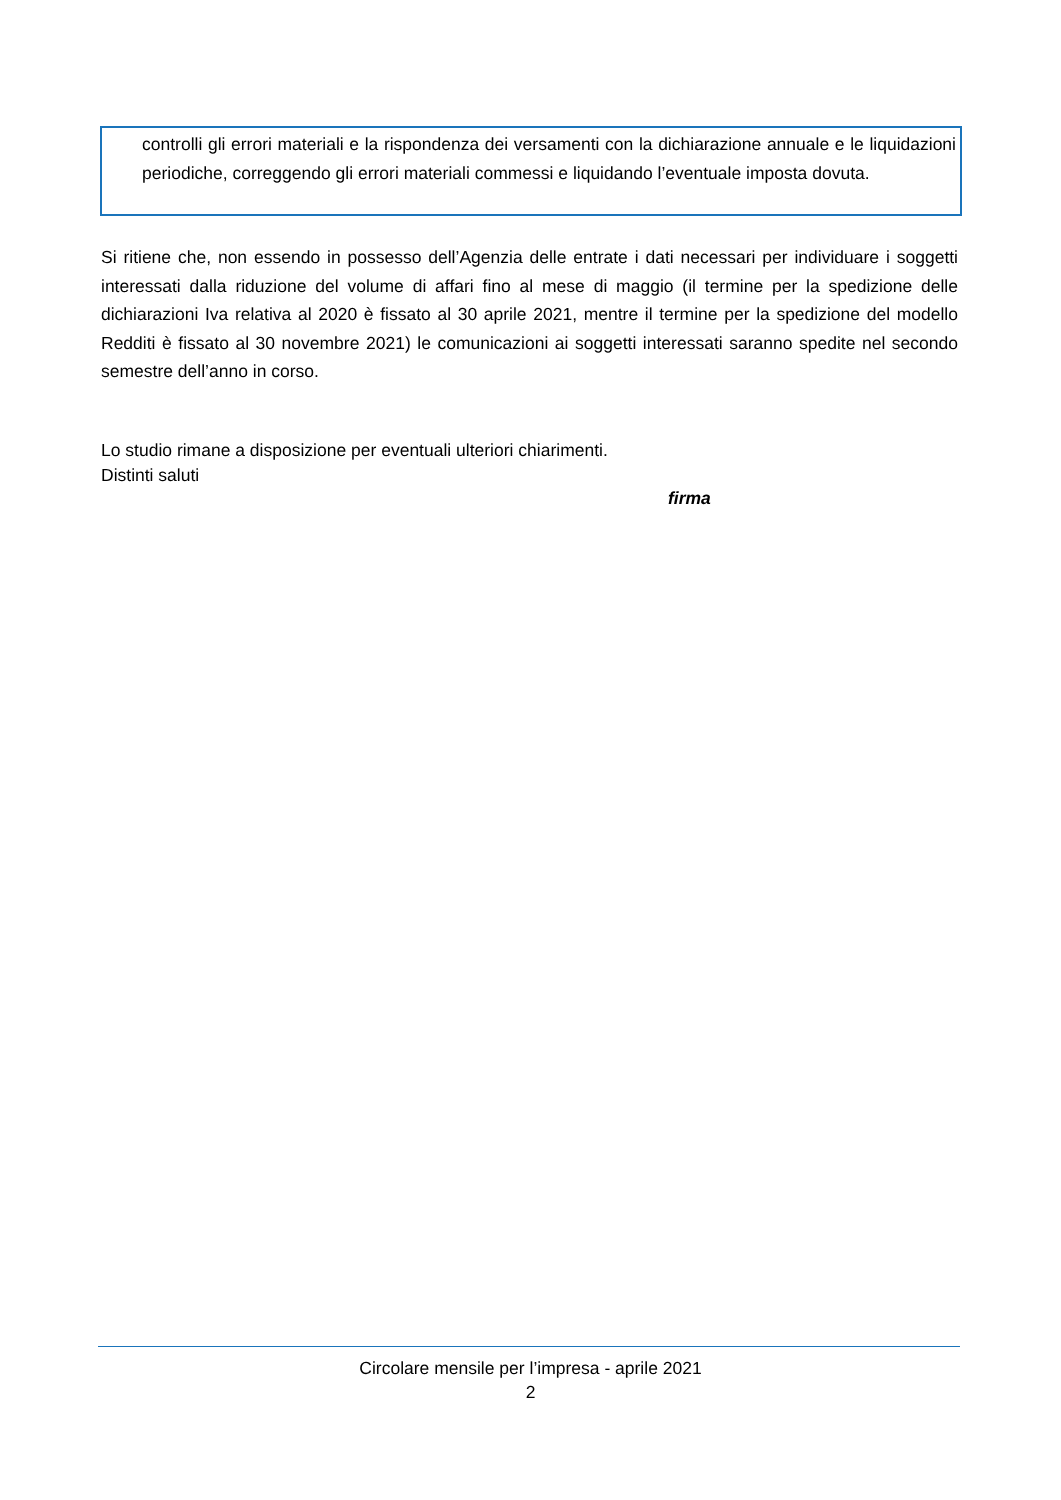controlli gli errori materiali e la rispondenza dei versamenti con la dichiarazione annuale e le liquidazioni periodiche, correggendo gli errori materiali commessi e liquidando l’eventuale imposta dovuta.
Si ritiene che, non essendo in possesso dell’Agenzia delle entrate i dati necessari per individuare i soggetti interessati dalla riduzione del volume di affari fino al mese di maggio (il termine per la spedizione delle dichiarazioni Iva relativa al 2020 è fissato al 30 aprile 2021, mentre il termine per la spedizione del modello Redditi è fissato al 30 novembre 2021) le comunicazioni ai soggetti interessati saranno spedite nel secondo semestre dell’anno in corso.
Lo studio rimane a disposizione per eventuali ulteriori chiarimenti.
Distinti saluti
firma
Circolare mensile per l’impresa - aprile 2021
2